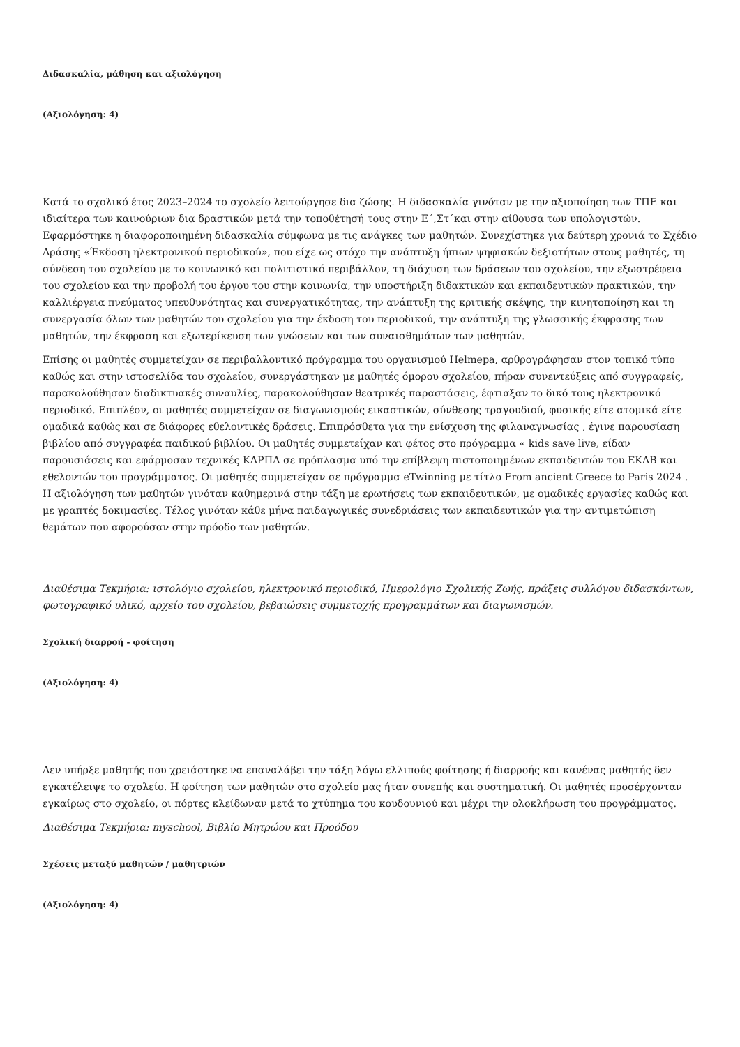Διδασκαλία, μάθηση και αξιολόγηση
(Αξιολόγηση: 4)
Κατά το σχολικό έτος 2023–2024 το σχολείο λειτούργησε δια ζώσης. Η διδασκαλία γινόταν με την αξιοποίηση των ΤΠΕ και ιδιαίτερα των καινούριων δια δραστικών μετά την τοποθέτησή τους στην Ε΄,Στ΄και στην αίθουσα των υπολογιστών. Εφαρμόστηκε η διαφοροποιημένη διδασκαλία σύμφωνα με τις ανάγκες των μαθητών. Συνεχίστηκε για δεύτερη χρονιά το Σχέδιο Δράσης «Έκδοση ηλεκτρονικού περιοδικού», που είχε ως στόχο την ανάπτυξη ήπιων ψηφιακών δεξιοτήτων στους μαθητές, τη σύνδεση του σχολείου με το κοινωνικό και πολιτιστικό περιβάλλον, τη διάχυση των δράσεων του σχολείου, την εξωστρέφεια του σχολείου και την προβολή του έργου του στην κοινωνία, την υποστήριξη διδακτικών και εκπαιδευτικών πρακτικών, την καλλιέργεια πνεύματος υπευθυνότητας και συνεργατικότητας, την ανάπτυξη της κριτικής σκέψης, την κινητοποίηση και τη συνεργασία όλων των μαθητών του σχολείου για την έκδοση του περιοδικού, την ανάπτυξη της γλωσσικής έκφρασης των μαθητών, την έκφραση και εξωτερίκευση των γνώσεων και των συναισθημάτων των μαθητών.
Επίσης οι μαθητές συμμετείχαν σε περιβαλλοντικό πρόγραμμα του οργανισμού Helmepa, αρθρογράφησαν στον τοπικό τύπο καθώς και στην ιστοσελίδα του σχολείου, συνεργάστηκαν με μαθητές όμορου σχολείου, πήραν συνεντεύξεις από συγγραφείς, παρακολούθησαν διαδικτυακές συναυλίες, παρακολούθησαν θεατρικές παραστάσεις, έφτιαξαν το δικό τους ηλεκτρονικό περιοδικό. Επιπλέον, οι μαθητές συμμετείχαν σε διαγωνισμούς εικαστικών, σύνθεσης τραγουδιού, φυσικής είτε ατομικά είτε ομαδικά καθώς και σε διάφορες εθελοντικές δράσεις. Επιπρόσθετα για την ενίσχυση της φιλαναγνωσίας , έγινε παρουσίαση βιβλίου από συγγραφέα παιδικού βιβλίου. Οι μαθητές συμμετείχαν και φέτος στο πρόγραμμα « kids save live, είδαν παρουσιάσεις και εφάρμοσαν τεχνικές ΚΑΡΠΑ σε πρόπλασμα υπό την επίβλεψη πιστοποιημένων εκπαιδευτών του ΕΚΑΒ και εθελοντών του προγράμματος. Οι μαθητές συμμετείχαν σε πρόγραμμα eTwinning με τίτλο From ancient Greece to Paris 2024 . Η αξιολόγηση των μαθητών γινόταν καθημερινά στην τάξη με ερωτήσεις των εκπαιδευτικών, με ομαδικές εργασίες καθώς και με γραπτές δοκιμασίες. Τέλος γινόταν κάθε μήνα παιδαγωγικές συνεδριάσεις των εκπαιδευτικών για την αντιμετώπιση θεμάτων που αφορούσαν στην πρόοδο των μαθητών.
Διαθέσιμα Τεκμήρια: ιστολόγιο σχολείου, ηλεκτρονικό περιοδικό, Ημερολόγιο Σχολικής Ζωής, πράξεις συλλόγου διδασκόντων, φωτογραφικό υλικό, αρχείο του σχολείου, βεβαιώσεις συμμετοχής προγραμμάτων και διαγωνισμών.
Σχολική διαρροή - φοίτηση
(Αξιολόγηση: 4)
Δεν υπήρξε μαθητής που χρειάστηκε να επαναλάβει την τάξη λόγω ελλιπούς φοίτησης ή διαρροής και κανένας μαθητής δεν εγκατέλειψε το σχολείο. Η φοίτηση των μαθητών στο σχολείο μας ήταν συνεπής και συστηματική. Οι μαθητές προσέρχονταν εγκαίρως στο σχολείο, οι πόρτες κλείδωναν μετά το χτύπημα του κουδουνιού και μέχρι την ολοκλήρωση του προγράμματος.
Διαθέσιμα Τεκμήρια: myschool, Βιβλίο Μητρώου και Προόδου
Σχέσεις μεταξύ μαθητών / μαθητριών
(Αξιολόγηση: 4)